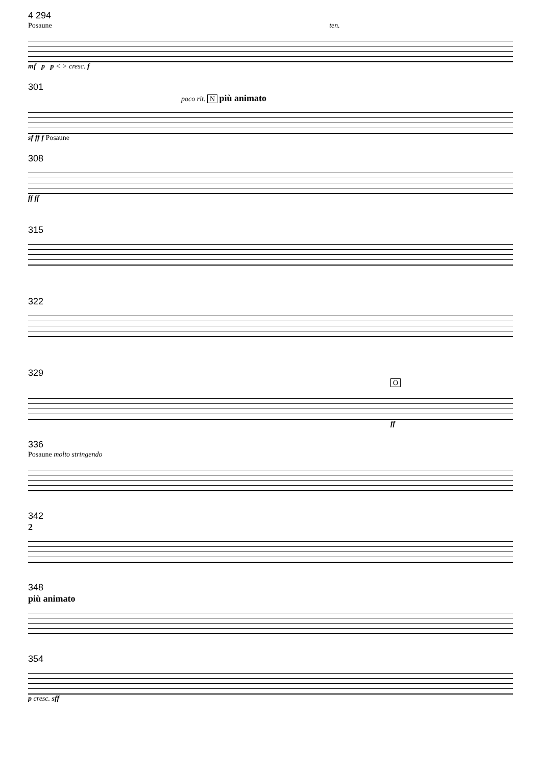4 294
Posaune ten.
mf p p < > cresc. f
301
poco rit. N più animato
sf ff f Posaune
308
ff ff
315
322
329
O
ff
336
Posaune molto stringendo
342
2
348
più animato
354
p cresc. sff